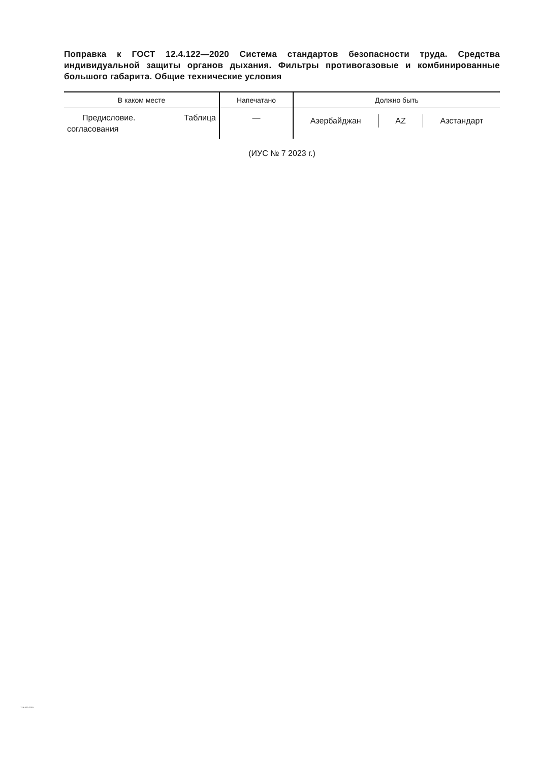Поправка к ГОСТ 12.4.122—2020 Система стандартов безопасности труда. Средства индивидуальной защиты органов дыхания. Фильтры противогазовые и комбинированные большого габарита. Общие технические условия
| В каком месте | Напечатано | Должно быть |
| --- | --- | --- |
| Предисловие. Таблица согласования | — | Азербайджан AZ Азстандарт |
(ИУС № 7 2023 г.)
12.4.122-2020